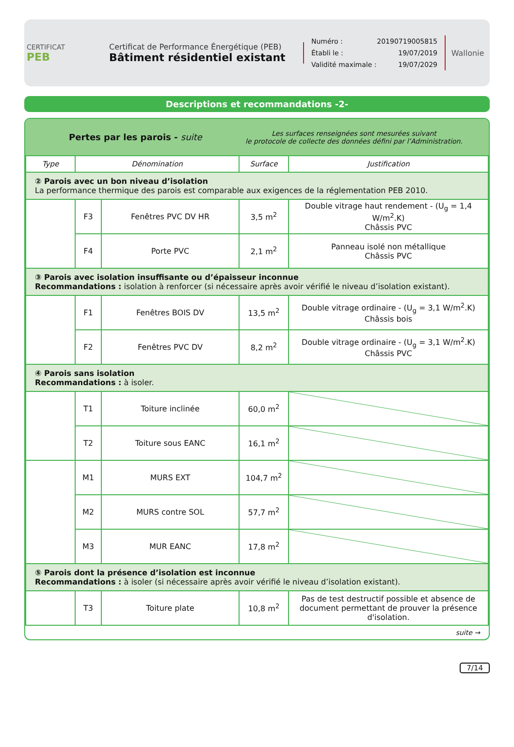CERTIFICAT
PEB
Certificat de Performance Énergétique (PEB)
Bâtiment résidentiel existant
Numéro : 20190719005815
Établi le : 19/07/2019
Validité maximale : 19/07/2029
Wallonie
Descriptions et recommandations -2-
Pertes par les parois - suite
Les surfaces renseignées sont mesurées suivant
le protocole de collecte des données défini par l’Administration.
| Type | Dénomination | | Surface | Justification |
| --- | --- | --- | --- | --- |
| ② Parois avec un bon niveau d’isolation La performance thermique des parois est comparable aux exigences de la réglementation PEB 2010. | | | | |
| | F3 | Fenêtres PVC DV HR | 3,5 m<sup>2</sup> | Double vitrage haut rendement - (U<sub>g</sub> = 1,4 W/m<sup>2</sup>.K) Châssis PVC |
| | F4 | Porte PVC | 2,1 m<sup>2</sup> | Panneau isolé non métallique Châssis PVC |
| ③ Parois avec isolation insuffisante ou d’épaisseur inconnue Recommandations : isolation à renforcer (si nécessaire après avoir vérifié le niveau d’isolation existant). | | | | |
| | F1 | Fenêtres BOIS DV | 13,5 m<sup>2</sup> | Double vitrage ordinaire - (U<sub>g</sub> = 3,1 W/m<sup>2</sup>.K) Châssis bois |
| | F2 | Fenêtres PVC DV | 8,2 m<sup>2</sup> | Double vitrage ordinaire - (U<sub>g</sub> = 3,1 W/m<sup>2</sup>.K) Châssis PVC |
| ④ Parois sans isolation Recommandations : à isoler. | | | | |
| | T1 | Toiture inclinée | 60,0 m<sup>2</sup> | |
| | T2 | Toiture sous EANC | 16,1 m<sup>2</sup> | |
| | M1 | MURS EXT | 104,7 m<sup>2</sup> | |
| | M2 | MURS contre SOL | 57,7 m<sup>2</sup> | |
| | M3 | MUR EANC | 17,8 m<sup>2</sup> | |
| ⑤ Parois dont la présence d’isolation est inconnue Recommandations : à isoler (si nécessaire après avoir vérifié le niveau d’isolation existant). | | | | |
| | T3 | Toiture plate | 10,8 m<sup>2</sup> | Pas de test destructif possible et absence de document permettant de prouver la présence d'isolation. |
suite →
7/14